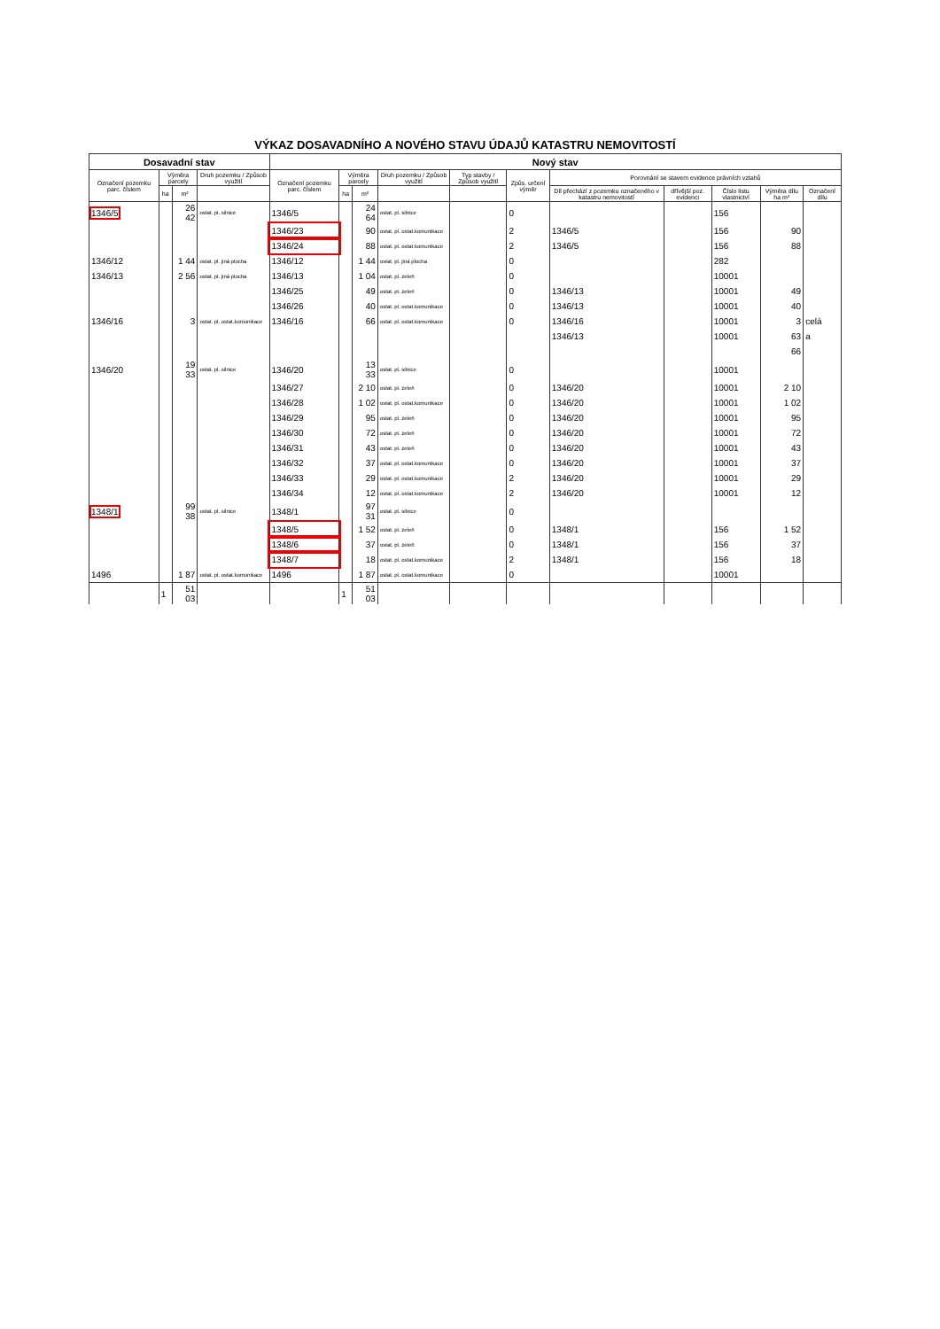VÝKAZ DOSAVADNÍHO A NOVÉHO STAVU ÚDAJŮ KATASTRU NEMOVITOSTÍ
| Dosavadní stav | | | | Nový stav | | | | | | | | | | |
| --- | --- | --- | --- | --- | --- | --- | --- | --- | --- | --- | --- | --- | --- | --- |
| Označení pozemku parc. číslem | Výměra parcely | | Druh pozemku / Způsob využití | Označení pozemku parc. číslem | Výměra parcely | | Druh pozemku / Způsob využití | Typ stavby / Způsob využití | Způs. určení výměr | Porovnání se stavem evidence právních vztahů | | | | |
| | ha | m² | | | ha | m² | | | | Díl přechází z pozemku označeného v katastru nemovitostí | dřívější poz. evidenci | Číslo listu vlastnictví | Výměra dílu ha m² | Označení dílu |
| 1346/5 | | 26 42 | ostat. pl. silnice | 1346/5 | | 24 64 | ostat. pl. silnice | | 0 | | | 156 | | |
| | | | | 1346/23 | | 90 | ostat. pl. ostat.komunikace | | 2 | 1346/5 | | 156 | 90 | |
| | | | | 1346/24 | | 88 | ostat. pl. ostat.komunikace | | 2 | 1346/5 | | 156 | 88 | |
| 1346/12 | | 1 44 | ostat. pl. jiná plocha | 1346/12 | | 1 44 | ostat. pl. jiná plocha | | 0 | | | 282 | | |
| 1346/13 | | 2 56 | ostat. pl. jiná plocha | 1346/13 | | 1 04 | ostat. pl. zeleň | | 0 | | | 10001 | | |
| | | | | 1346/25 | | 49 | ostat. pl. zeleň | | 0 | 1346/13 | | 10001 | 49 | |
| | | | | 1346/26 | | 40 | ostat. pl. ostat.komunikace | | 0 | 1346/13 | | 10001 | 40 | |
| 1346/16 | | 3 | ostat. pl. ostat.komunikace | 1346/16 | | 66 | ostat. pl. ostat.komunikace | | 0 | 1346/16 | | 10001 | 3 | celá |
| | | | | | | | | | | 1346/13 | | 10001 | 63 | a |
| | | | | | | | | | | | | | 66 | |
| 1346/20 | | 19 33 | ostat. pl. silnice | 1346/20 | | 13 33 | ostat. pl. silnice | | 0 | | | 10001 | | |
| | | | | 1346/27 | | 2 10 | ostat. pl. zeleň | | 0 | 1346/20 | | 10001 | 2 10 | |
| | | | | 1346/28 | | 1 02 | ostat. pl. ostat.komunikace | | 0 | 1346/20 | | 10001 | 1 02 | |
| | | | | 1346/29 | | 95 | ostat. pl. zeleň | | 0 | 1346/20 | | 10001 | 95 | |
| | | | | 1346/30 | | 72 | ostat. pl. zeleň | | 0 | 1346/20 | | 10001 | 72 | |
| | | | | 1346/31 | | 43 | ostat. pl. zeleň | | 0 | 1346/20 | | 10001 | 43 | |
| | | | | 1346/32 | | 37 | ostat. pl. ostat.komunikace | | 0 | 1346/20 | | 10001 | 37 | |
| | | | | 1346/33 | | 29 | ostat. pl. ostat.komunikace | | 2 | 1346/20 | | 10001 | 29 | |
| | | | | 1346/34 | | 12 | ostat. pl. ostat.komunikace | | 2 | 1346/20 | | 10001 | 12 | |
| 1348/1 | | 99 38 | ostat. pl. silnice | 1348/1 | | 97 31 | ostat. pl. silnice | | 0 | | | | | |
| | | | | 1348/5 | | 1 52 | ostat. pl. zeleň | | 0 | 1348/1 | | 156 | 1 52 | |
| | | | | 1348/6 | | 37 | ostat. pl. zeleň | | 0 | 1348/1 | | 156 | 37 | |
| | | | | 1348/7 | | 18 | ostat. pl. ostat.komunikace | | 2 | 1348/1 | | 156 | 18 | |
| 1496 | | 1 87 | ostat. pl. ostat.komunikace | 1496 | | 1 87 | ostat. pl. ostat.komunikace | | 0 | | | 10001 | | |
| | 1 | 51 03 | | | 1 | 51 03 | | | | | | | | |